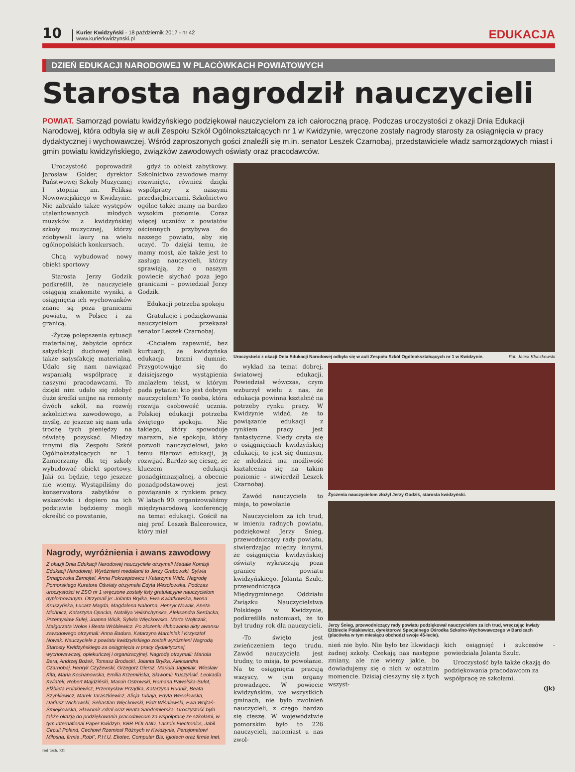10
Kurier Kwidzyński - 18 październik 2017 - nr 42
www.kurierkwidzynski.pl
EDUKACJA
DZIEŃ EDUKACJI NARODOWEJ W PLACÓWKACH POWIATOWYCH
Starosta nagrodził nauczycieli
POWIAT. Samorząd powiatu kwidzyńskiego podziękował nauczycielom za ich całoroczną pracę. Podczas uroczystości z okazji Dnia Edukacji Narodowej, która odbyła się w auli Zespołu Szkół Ogólnokształcących nr 1 w Kwidzynie, wręczone zostały nagrody starosty za osiągnięcia w pracy dydaktycznej i wychowawczej. Wśród zaproszonych gości znaleźli się m.in. senator Leszek Czarnobaj, przedstawiciele władz samorządowych miast i gmin powiatu kwidzyńskiego, związków zawodowych oświaty oraz pracodawców.
Uroczystość poprowadził Jarosław Golder, dyrektor Państwowej Szkoły Muzycznej I stopnia im. Feliksa Nowowiejskiego w Kwidzynie. Nie zabrakło także występów utalentowanych młodych muzyków z kwidzyńskiej szkoły muzycznej, którzy zdobywali laury na wielu ogólnopolskich konkursach.
Chcą wybudować nowy obiekt sportowy
Starosta Jerzy Godzik podkreślił, że nauczyciele osiągają znakomite wyniki, a osiągnięcia ich wychowanków znane są poza granicami powiatu, w Polsce i za granicą.
-Życzę polepszenia sytuacji materialnej, żebyście oprócz satysfakcji duchowej mieli także satysfakcję materialną. Udało się nam nawiązać wspaniałą współpracę z naszymi pracodawcami. To dzięki nim udało się zdobyć duże środki unijne na remonty dwóch szkół, na rozwój szkolnictwa zawodowego, a myślę, że jeszcze się nam uda trochę tych pieniędzy na oświatę pozyskać. Między innymi dla Zespołu Szkół Ogólnokształcących nr 1. Zamierzamy dla tej szkoły wybudować obiekt sportowy. Jaki on będzie, tego jeszcze nie wiemy. Wystąpiliśmy do konserwatora zabytków o wskazówki i dopiero na ich podstawie będziemy mogli określić co powstanie,
gdyż to obiekt zabytkowy. Szkolnictwo zawodowe mamy rozwinięte, również dzięki współpracy z naszymi przedsiębiorcami. Szkolnictwo ogólne także mamy na bardzo wysokim poziomie. Coraz więcej uczniów z powiatów ościennych przybywa do naszego powiatu, aby się uczyć. To dzięki temu, że mamy most, ale także jest to zasługa nauczycieli, którzy sprawiają, że o naszym powiecie słychać poza jego granicami – powiedział Jerzy Godzik.
Edukacji potrzeba spokoju
Gratulacje i podziękowania nauczycielom przekazał senator Leszek Czarnobaj.
-Chciałem zapewnić, bez kurtuazji, że kwidzyńska edukacja brzmi dumnie. Przygotowując się do dzisiejszego wystąpienia znalazłem tekst, w którym pada pytanie: kto jest dobrym nauczycielem? To osoba, która rozwija osobowość ucznia. Polskiej edukacji potrzeba świętego spokoju. Nie takiego, który spowoduje marazm, ale spokoju, który pozwoli nauczycielowi, jako temu filarowi edukacji, ją rozwijać. Bardzo się cieszę, że kluczem edukacji ponadgimnazjalnej, a obecnie ponadpodstawowej jest powiązanie z rynkiem pracy. W latach 90. organizowaliśmy międzynarodową konferencję na temat edukacji. Gościł na niej prof. Leszek Balcerowicz, który miał
Nagrody, wyróżnienia i awans zawodowy
Z okazji Dnia Edukacji Narodowej nauczyciele otrzymali Medale Komisji Edukacji Narodowej. Wyróżnieni medalami to Jerzy Grabowski, Sylwia Smagowska Żemojtel, Anna Pokrzeptowicz i Katarzyna Widz. Nagrodę Pomorskiego Kuratora Oświaty otrzymała Edyta Wesołowska. Podczas uroczystości w ZSO nr 1 wręczone zostały listy gratulacyjne nauczycielom dyplomowanym. Otrzymali je: Jolanta Bryłka, Ewa Kwiatkowska, Iwona Kruszyńska, Łucarz Magda, Magdalena Nahorna, Henryk Nowak, Aneta Michnicz, Katarzyna Opacka, Nataliya Velishchynska, Aleksandra Serdacka, Przemysław Sulej, Joanna Wicik, Sylwia Więckowska, Marta Wojtczak, Małgorzata Wołos i Beata Wróblewicz. Po złożeniu ślubowania akty awansu zawodowego otrzymali: Anna Badura, Katarzyna Marciniak i Krzysztof Nowak. Nauczyciele z powiatu kwidzyńskiego zostali wyróżnieni Nagrodą Starosty Kwidzyńskiego za osiągnięcia w pracy dydaktycznej, wychowawczej, opiekuńczej i organizacyjnej. Nagrodę otrzymali: Mariola Bera, Andrzej Bożek, Tomasz Brodacki, Jolanta Bryłka, Aleksandra Czarnobaj, Henryk Czyżewski, Grzegorz Giersz, Mariola Jagiellak, Wiesław Kita, Maria Kochanowska, Emilia Krzemińska, Sławomir Kuczyński, Leokadia Kwiatek, Robert Majdziński, Marcin Ostrowski, Romana Pawelska-Sulot, Elżbieta Polakiewicz, Przemysław Prządka, Katarzyna Rudnik, Beata Szynkiewicz, Marek Taraszkiewicz, Alicja Tubaja, Edyta Wesołowska, Dariusz Wichowski, Sebastian Więckowski, Piotr Wiśniewski, Ewa Wojtaś-Śmiejkowska, Sławomir Zdral oraz Beata Sandomierska. Uroczystość była także okazją do podziękowania pracodawcom za współpracę ze szkołami, w tym International Paper Kwidzyn, KBR POLAND, Lacroix Electronics, Jabil Circuit Poland, Cechowi Rzemiosł Różnych w Kwidzynie, Pensjonatowi Miłosna, firmie „Robi”, P.H.U. Ekotec, Computer Bis, Iglotech oraz firmie Inet.
red tech. KG
Uroczystość z okazji Dnia Edukacji Narodowej odbyła się w auli Zespołu Szkół Ogólnokształcących nr 1 w Kwidzynie. Fot. Jacek Kluczkowski
wykład na temat dobrej, światowej edukacji. Powiedział wówczas, czym wzburzył wielu z nas, że edukacja powinna kształcić na potrzeby rynku pracy. W Kwidzynie widać, że to powiązanie edukacji z rynkiem pracy jest fantastyczne. Kiedy czyta się o osiągnięciach kwidzyńskiej edukacji, to jest się dumnym, że młodzież ma możliwość kształcenia się na takim poziomie – stwierdził Leszek Czarnobaj.
Zawód nauczyciela to misja, to powołanie
Nauczycielom za ich trud, w imieniu radnych powiatu, podziękował Jerzy Śnieg, przewodniczący rady powiatu, stwierdzając między innymi, że osiągnięcia kwidzyńskiej oświaty wykraczają poza granice powiatu kwidzyńskiego. Jolanta Szulc, przewodnicząca Międzygminnego Oddziału Związku Nauczycielstwa Polskiego w Kwidzynie, podkreśliła natomiast, że to był trudny rok dla nauczycieli.
-To święto jest zwieńczeniem tego trudu. Zawód nauczyciela jest trudny, to misja, to powołanie. Na te osiągnięcia pracują wszyscy, w tym organy prowadzące. W powiecie kwidzyńskim, we wszystkich gminach, nie było zwolnień nauczycieli, z czego bardzo się cieszę. W województwie pomorskim było to 226 nauczycieli, natomiast u nas zwol-
Życzenia nauczycielom złożył Jerzy Godzik, starosta kwidzyński.
Jerzy Śnieg, przewodniczący rady powiatu podziękował nauczycielom za ich trud, wręczając kwiaty Elżbiecie Polakiewicz, dyrektorowi Specjalnego Ośrodka Szkolno-Wychowawczego w Barcicach (placówka w tym miesiącu obchodzi swoje 45-lecie).
nień nie było. Nie było też likwidacji żadnej szkoły. Czekają nas następne zmiany, ale nie wiemy jakie, bo dowiadujemy się o nich w ostatnim momencie. Dzisiaj cieszymy się z tych wszyst-
kich osiągnięć i sukcesów - powiedziała Jolanta Szulc.
Uroczystość była także okazją do podziękowania pracodawcom za współpracę ze szkołami.
(jk)